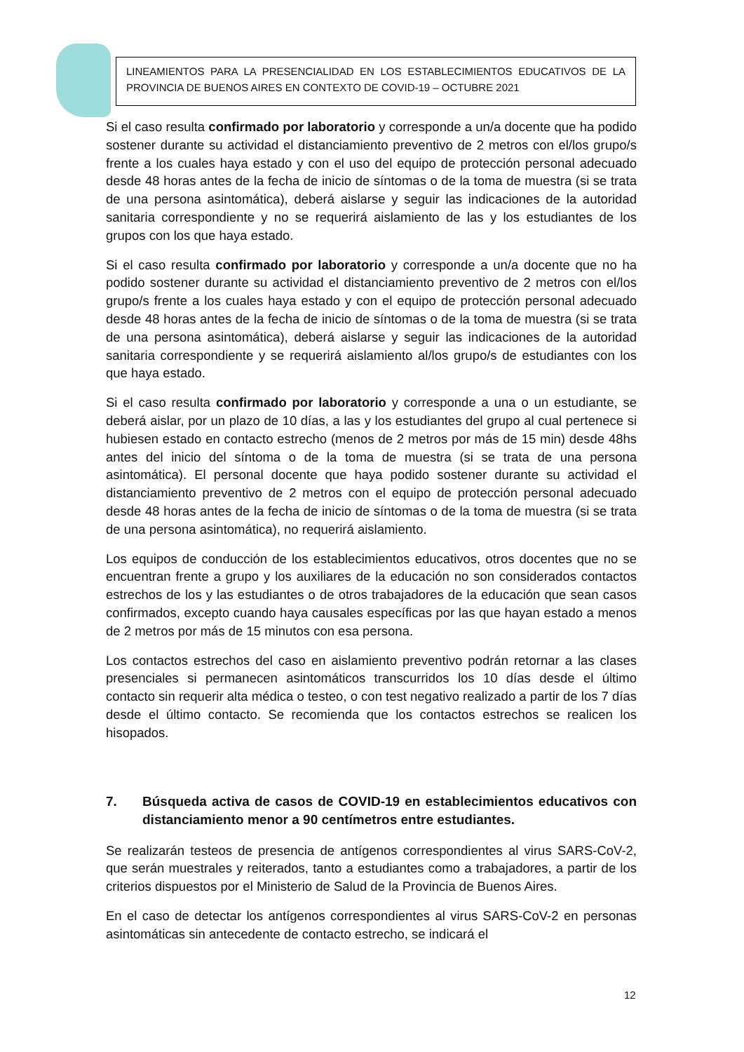LINEAMIENTOS PARA LA PRESENCIALIDAD EN LOS ESTABLECIMIENTOS EDUCATIVOS DE LA PROVINCIA DE BUENOS AIRES EN CONTEXTO DE COVID-19 – OCTUBRE 2021
Si el caso resulta confirmado por laboratorio y corresponde a un/a docente que ha podido sostener durante su actividad el distanciamiento preventivo de 2 metros con el/los grupo/s frente a los cuales haya estado y con el uso del equipo de protección personal adecuado desde 48 horas antes de la fecha de inicio de síntomas o de la toma de muestra (si se trata de una persona asintomática), deberá aislarse y seguir las indicaciones de la autoridad sanitaria correspondiente y no se requerirá aislamiento de las y los estudiantes de los grupos con los que haya estado.
Si el caso resulta confirmado por laboratorio y corresponde a un/a docente que no ha podido sostener durante su actividad el distanciamiento preventivo de 2 metros con el/los grupo/s frente a los cuales haya estado y con el equipo de protección personal adecuado desde 48 horas antes de la fecha de inicio de síntomas o de la toma de muestra (si se trata de una persona asintomática), deberá aislarse y seguir las indicaciones de la autoridad sanitaria correspondiente y se requerirá aislamiento al/los grupo/s de estudiantes con los que haya estado.
Si el caso resulta confirmado por laboratorio y corresponde a una o un estudiante, se deberá aislar, por un plazo de 10 días, a las y los estudiantes del grupo al cual pertenece si hubiesen estado en contacto estrecho (menos de 2 metros por más de 15 min) desde 48hs antes del inicio del síntoma o de la toma de muestra (si se trata de una persona asintomática). El personal docente que haya podido sostener durante su actividad el distanciamiento preventivo de 2 metros con el equipo de protección personal adecuado desde 48 horas antes de la fecha de inicio de síntomas o de la toma de muestra (si se trata de una persona asintomática), no requerirá aislamiento.
Los equipos de conducción de los establecimientos educativos, otros docentes que no se encuentran frente a grupo y los auxiliares de la educación no son considerados contactos estrechos de los y las estudiantes o de otros trabajadores de la educación que sean casos confirmados, excepto cuando haya causales específicas por las que hayan estado a menos de 2 metros por más de 15 minutos con esa persona.
Los contactos estrechos del caso en aislamiento preventivo podrán retornar a las clases presenciales si permanecen asintomáticos transcurridos los 10 días desde el último contacto sin requerir alta médica o testeo, o con test negativo realizado a partir de los 7 días desde el último contacto. Se recomienda que los contactos estrechos se realicen los hisopados.
7. Búsqueda activa de casos de COVID-19 en establecimientos educativos con distanciamiento menor a 90 centímetros entre estudiantes.
Se realizarán testeos de presencia de antígenos correspondientes al virus SARS-CoV-2, que serán muestrales y reiterados, tanto a estudiantes como a trabajadores, a partir de los criterios dispuestos por el Ministerio de Salud de la Provincia de Buenos Aires.
En el caso de detectar los antígenos correspondientes al virus SARS-CoV-2 en personas asintomáticas sin antecedente de contacto estrecho, se indicará el
12